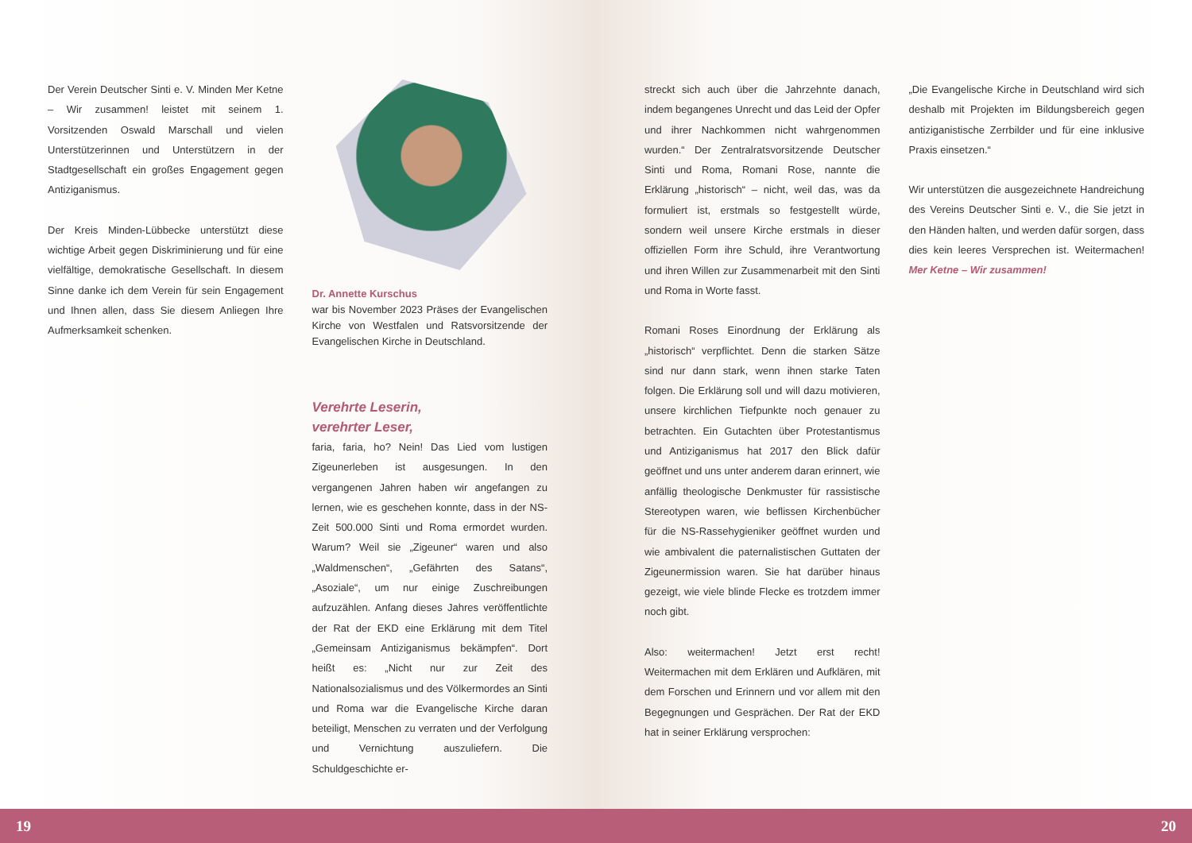Der Verein Deutscher Sinti e. V. Minden Mer Ketne – Wir zusammen! leistet mit seinem 1. Vorsitzenden Oswald Marschall und vielen Unterstützerinnen und Unterstützern in der Stadtgesellschaft ein großes Engagement gegen Antiziganismus.
Der Kreis Minden-Lübbecke unterstützt diese wichtige Arbeit gegen Diskriminierung und für eine vielfältige, demokratische Gesellschaft. In diesem Sinne danke ich dem Verein für sein Engagement und Ihnen allen, dass Sie diesem Anliegen Ihre Aufmerksamkeit schenken.
Dr. Annette Kurschus
war bis November 2023 Präses der Evangelischen Kirche von Westfalen und Ratsvorsitzende der Evangelischen Kirche in Deutschland.
Verehrte Leserin,
verehrter Leser,
faria, faria, ho? Nein! Das Lied vom lustigen Zigeunerleben ist ausgesungen. In den vergangenen Jahren haben wir angefangen zu lernen, wie es geschehen konnte, dass in der NS-Zeit 500.000 Sinti und Roma ermordet wurden. Warum? Weil sie „Zigeuner“ waren und also „Waldmenschen“, „Gefährten des Satans“, „Asoziale“, um nur einige Zuschreibungen aufzuzählen. Anfang dieses Jahres veröffentlichte der Rat der EKD eine Erklärung mit dem Titel „Gemeinsam Antiziganismus bekämpfen“. Dort heißt es: „Nicht nur zur Zeit des Nationalsozialismus und des Völkermordes an Sinti und Roma war die Evangelische Kirche daran beteiligt, Menschen zu verraten und der Verfolgung und Vernichtung auszuliefern. Die Schuldgeschichte er-
streckt sich auch über die Jahrzehnte danach, indem begangenes Unrecht und das Leid der Opfer und ihrer Nachkommen nicht wahrgenommen wurden.“ Der Zentralratsvorsitzende Deutscher Sinti und Roma, Romani Rose, nannte die Erklärung „historisch“ – nicht, weil das, was da formuliert ist, erstmals so festgestellt würde, sondern weil unsere Kirche erstmals in dieser offiziellen Form ihre Schuld, ihre Verantwortung und ihren Willen zur Zusammenarbeit mit den Sinti und Roma in Worte fasst.
Romani Roses Einordnung der Erklärung als „historisch“ verpflichtet. Denn die starken Sätze sind nur dann stark, wenn ihnen starke Taten folgen. Die Erklärung soll und will dazu motivieren, unsere kirchlichen Tiefpunkte noch genauer zu betrachten. Ein Gutachten über Protestantismus und Antiziganismus hat 2017 den Blick dafür geöffnet und uns unter anderem daran erinnert, wie anfällig theologische Denkmuster für rassistische Stereotypen waren, wie beflissen Kirchenbücher für die NS-Rassehygieniker geöffnet wurden und wie ambivalent die paternalistischen Guttaten der Zigeunermission waren. Sie hat darüber hinaus gezeigt, wie viele blinde Flecke es trotzdem immer noch gibt.
Also: weitermachen! Jetzt erst recht! Weitermachen mit dem Erklären und Aufklären, mit dem Forschen und Erinnern und vor allem mit den Begegnungen und Gesprächen. Der Rat der EKD hat in seiner Erklärung versprochen:
„Die Evangelische Kirche in Deutschland wird sich deshalb mit Projekten im Bildungsbereich gegen antiziganistische Zerrbilder und für eine inklusive Praxis einsetzen.“
Wir unterstützen die ausgezeichnete Handreichung des Vereins Deutscher Sinti e. V., die Sie jetzt in den Händen halten, und werden dafür sorgen, dass dies kein leeres Versprechen ist. Weitermachen! Mer Ketne – Wir zusammen!
19 20